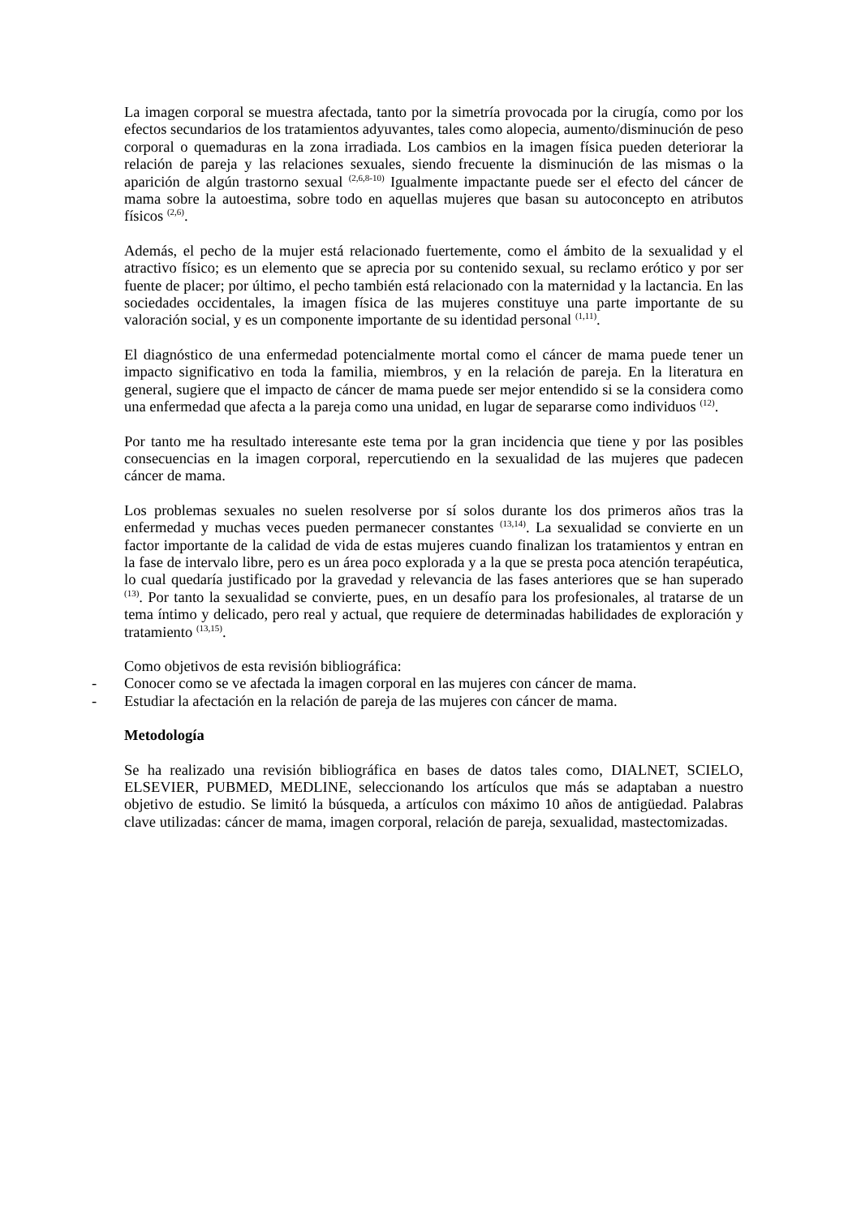La imagen corporal se muestra afectada, tanto por la simetría provocada por la cirugía, como por los efectos secundarios de los tratamientos adyuvantes, tales como alopecia, aumento/disminución de peso corporal o quemaduras en la zona irradiada. Los cambios en la imagen física pueden deteriorar la relación de pareja y las relaciones sexuales, siendo frecuente la disminución de las mismas o la aparición de algún trastorno sexual <sup>(2,6,8-10)</sup> Igualmente impactante puede ser el efecto del cáncer de mama sobre la autoestima, sobre todo en aquellas mujeres que basan su autoconcepto en atributos físicos <sup>(2,6)</sup>.
Además, el pecho de la mujer está relacionado fuertemente, como el ámbito de la sexualidad y el atractivo físico; es un elemento que se aprecia por su contenido sexual, su reclamo erótico y por ser fuente de placer; por último, el pecho también está relacionado con la maternidad y la lactancia. En las sociedades occidentales, la imagen física de las mujeres constituye una parte importante de su valoración social, y es un componente importante de su identidad personal <sup>(1,11)</sup>.
El diagnóstico de una enfermedad potencialmente mortal como el cáncer de mama puede tener un impacto significativo en toda la familia, miembros, y en la relación de pareja. En la literatura en general, sugiere que el impacto de cáncer de mama puede ser mejor entendido si se la considera como una enfermedad que afecta a la pareja como una unidad, en lugar de separarse como individuos <sup>(12)</sup>.
Por tanto me ha resultado interesante este tema por la gran incidencia que tiene y por las posibles consecuencias en la imagen corporal, repercutiendo en la sexualidad de las mujeres que padecen cáncer de mama.
Los problemas sexuales no suelen resolverse por sí solos durante los dos primeros años tras la enfermedad y muchas veces pueden permanecer constantes <sup>(13,14)</sup>. La sexualidad se convierte en un factor importante de la calidad de vida de estas mujeres cuando finalizan los tratamientos y entran en la fase de intervalo libre, pero es un área poco explorada y a la que se presta poca atención terapéutica, lo cual quedaría justificado por la gravedad y relevancia de las fases anteriores que se han superado <sup>(13)</sup>. Por tanto la sexualidad se convierte, pues, en un desafío para los profesionales, al tratarse de un tema íntimo y delicado, pero real y actual, que requiere de determinadas habilidades de exploración y tratamiento <sup>(13,15)</sup>.
Como objetivos de esta revisión bibliográfica:
- Conocer como se ve afectada la imagen corporal en las mujeres con cáncer de mama.
- Estudiar la afectación en la relación de pareja de las mujeres con cáncer de mama.
Metodología
Se ha realizado una revisión bibliográfica en bases de datos tales como, DIALNET, SCIELO, ELSEVIER, PUBMED, MEDLINE, seleccionando los artículos que más se adaptaban a nuestro objetivo de estudio. Se limitó la búsqueda, a artículos con máximo 10 años de antigüedad. Palabras clave utilizadas: cáncer de mama, imagen corporal, relación de pareja, sexualidad, mastectomizadas.